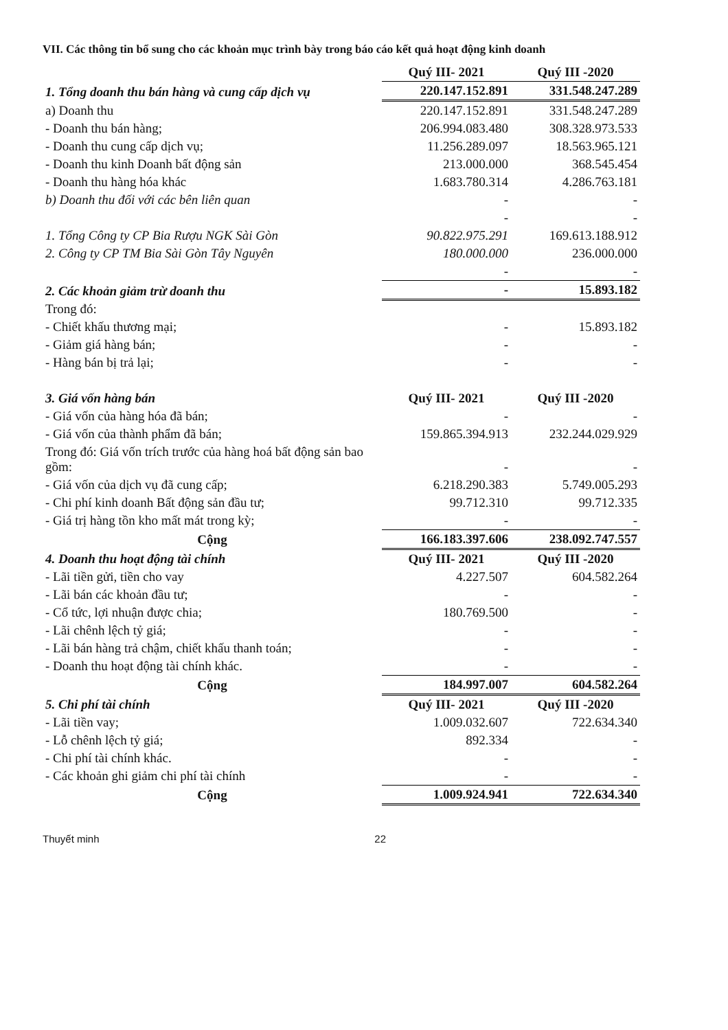VII. Các thông tin bổ sung cho các khoản mục trình bày trong báo cáo kết quả hoạt động kinh doanh
| | Quý III- 2021 | Quý III -2020 |
| 1. Tổng doanh thu bán hàng và cung cấp dịch vụ | 220.147.152.891 | 331.548.247.289 |
| a) Doanh thu | 220.147.152.891 | 331.548.247.289 |
| - Doanh thu bán hàng; | 206.994.083.480 | 308.328.973.533 |
| - Doanh thu cung cấp dịch vụ; | 11.256.289.097 | 18.563.965.121 |
| - Doanh thu kinh Doanh bất động sản | 213.000.000 | 368.545.454 |
| - Doanh thu hàng hóa khác | 1.683.780.314 | 4.286.763.181 |
| b) Doanh thu đối với các bên liên quan | - | - |
| | - | - |
| 1. Tổng Công ty CP Bia Rượu NGK Sài Gòn | 90.822.975.291 | 169.613.188.912 |
| 2. Công ty CP TM Bia Sài Gòn Tây Nguyên | 180.000.000 | 236.000.000 |
| | - | - |
| 2. Các khoản giảm trừ doanh thu | - | 15.893.182 |
| Trong đó: | | |
| - Chiết khấu thương mại; | - | 15.893.182 |
| - Giảm giá hàng bán; | - | - |
| - Hàng bán bị trả lại; | - | - |
| 3. Giá vốn hàng bán | Quý III- 2021 | Quý III -2020 |
| - Giá vốn của hàng hóa đã bán; | - | - |
| - Giá vốn của thành phẩm đã bán; | 159.865.394.913 | 232.244.029.929 |
| Trong đó: Giá vốn trích trước của hàng hoá bất động sản bao gồm: | - | - |
| - Giá vốn của dịch vụ đã cung cấp; | 6.218.290.383 | 5.749.005.293 |
| - Chi phí kinh doanh Bất động sản đầu tư; | 99.712.310 | 99.712.335 |
| - Giá trị hàng tồn kho mất mát trong kỳ; | - | - |
| Cộng | 166.183.397.606 | 238.092.747.557 |
| 4. Doanh thu hoạt động tài chính | Quý III- 2021 | Quý III -2020 |
| - Lãi tiền gửi, tiền cho vay | 4.227.507 | 604.582.264 |
| - Lãi bán các khoản đầu tư; | - | - |
| - Cổ tức, lợi nhuận được chia; | 180.769.500 | - |
| - Lãi chênh lệch tỷ giá; | - | - |
| - Lãi bán hàng trả chậm, chiết khấu thanh toán; | - | - |
| - Doanh thu hoạt động tài chính khác. | - | - |
| Cộng | 184.997.007 | 604.582.264 |
| 5. Chi phí tài chính | Quý III- 2021 | Quý III -2020 |
| - Lãi tiền vay; | 1.009.032.607 | 722.634.340 |
| - Lỗ chênh lệch tỷ giá; | 892.334 | - |
| - Chi phí tài chính khác. | - | - |
| - Các khoản ghi giảm chi phí tài chính | - | - |
| Cộng | 1.009.924.941 | 722.634.340 |
Thuyết minh 22